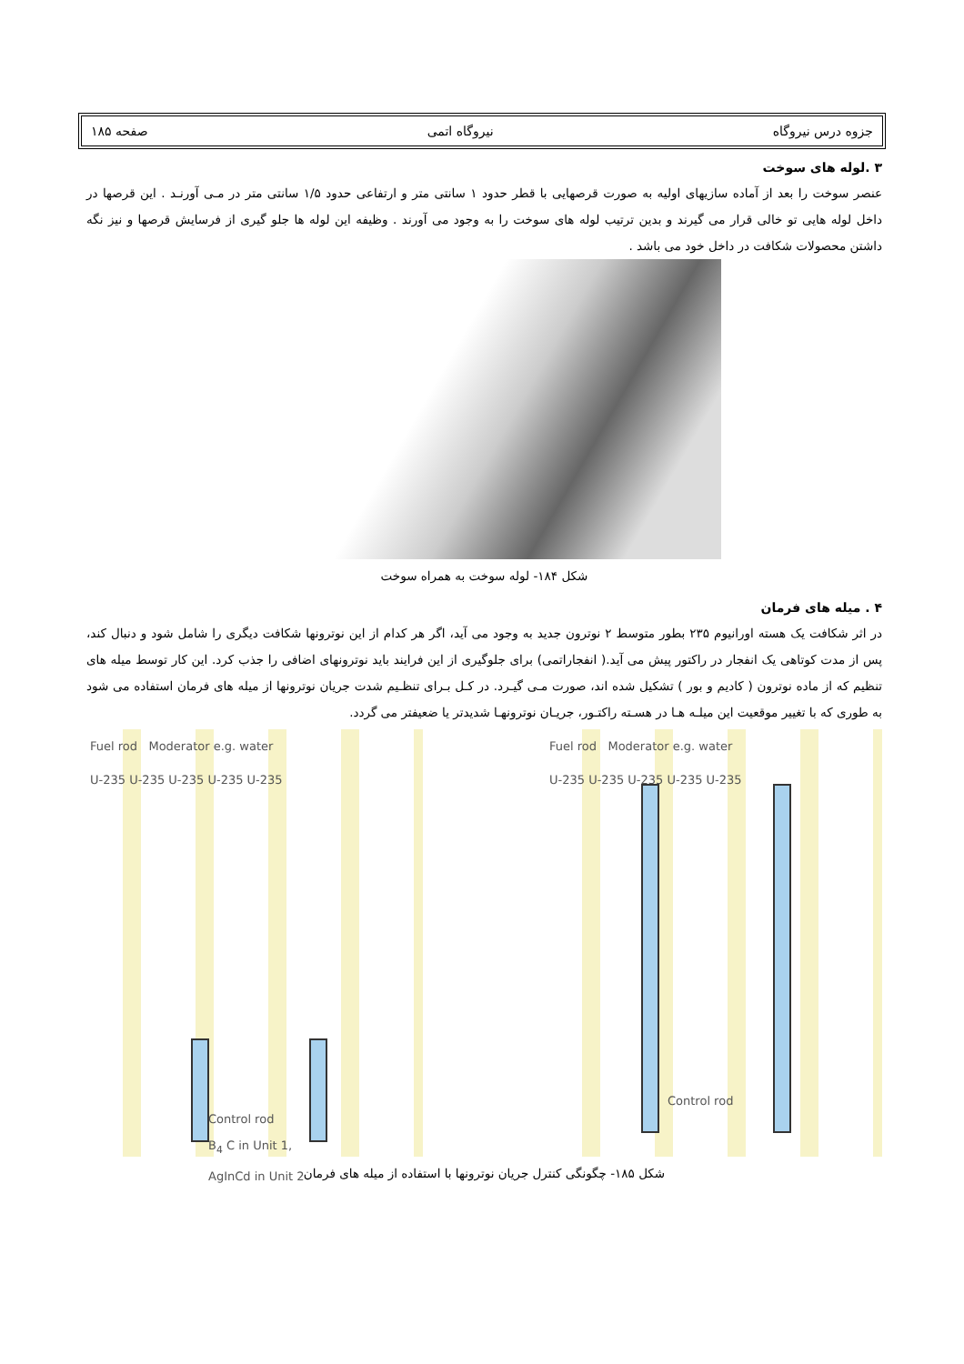جزوه درس نیروگاه نیروگاه اتمی صفحه ۱۸۵
۳ .لوله های سوخت
عنصر سوخت را بعد از آماده سازیهای اولیه به صورت قرصهایی با قطر حدود ۱ سانتی متر و ارتفاعی حدود ۱/۵ سانتی متر در مـی آورنـد . این قرصها در داخل لوله هایی تو خالی قرار می گیرند و بدین ترتیب لوله های سوخت را به وجود می آورند . وظیفه این لوله ها جلو گیری از فرسایش قرصها و نیز نگه داشتن محصولات شکافت در داخل خود می باشد .
شکل ۱۸۴- لوله سوخت به همراه سوخت
۴ . میله های فرمان
در اثر شکافت یک هسته اورانیوم ۲۳۵ بطور متوسط ۲ نوترون جدید به وجود می آید، اگر هر کدام از این نوترونها شکافت دیگری را شامل شود و دنبال کند، پس از مدت کوتاهی یک انفجار در راکتور پیش می آید.( انفجاراتمی) برای جلوگیری از این فرایند باید نوترونهای اضافی را جذب کرد. این کار توسط میله های تنظیم که از ماده نوترون ( کادیم و بور ) تشکیل شده اند، صورت مـی گیـرد. در کـل بـرای تنظـیم شدت جریان نوترونها از میله های فرمان استفاده می شود به طوری که با تغییر موقعیت این میلـه هـا در هسـته راکتـور، جریـان نوترونهـا شدیدتر یا ضعیفتر می گردد.
Fuel rod Moderator e.g. water
U-235 U-235 U-235 U-235 U-235
Control rod
B<sub>4</sub> C in Unit 1,
AgInCd in Unit 2
Fuel rod Moderator e.g. water
U-235 U-235 U-235 U-235 U-235
Control rod
شکل ۱۸۵- چگونگی کنترل جریان نوترونها با استفاده از میله های فرمان